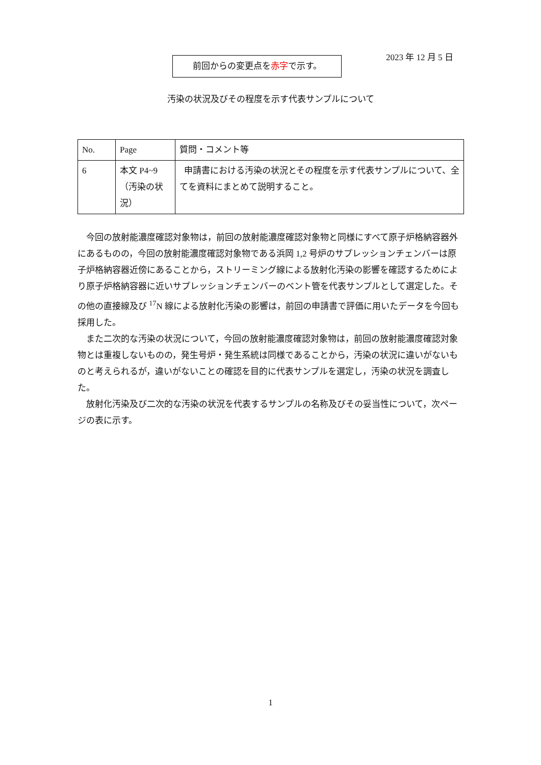2023 年 12 月 5 日
前回からの変更点を赤字で示す。
汚染の状況及びその程度を示す代表サンプルについて
| No. | Page | 質問・コメント等 |
| --- | --- | --- |
| 6 | 本文 P4~9 （汚染の状況） | 申請書における汚染の状況とその程度を示す代表サンプルについて、全てを資料にまとめて説明すること。 |
今回の放射能濃度確認対象物は，前回の放射能濃度確認対象物と同様にすべて原子炉格納容器外にあるものの，今回の放射能濃度確認対象物である浜岡 1,2 号炉のサプレッションチェンバーは原子炉格納容器近傍にあることから，ストリーミング線による放射化汚染の影響を確認するためにより原子炉格納容器に近いサプレッションチェンバーのベント管を代表サンプルとして選定した。その他の直接線及び <sup>17</sup>N 線による放射化汚染の影響は，前回の申請書で評価に用いたデータを今回も採用した。
また二次的な汚染の状況について，今回の放射能濃度確認対象物は，前回の放射能濃度確認対象物とは重複しないものの，発生号炉・発生系統は同様であることから，汚染の状況に違いがないものと考えられるが，違いがないことの確認を目的に代表サンプルを選定し，汚染の状況を調査した。
放射化汚染及び二次的な汚染の状況を代表するサンプルの名称及びその妥当性について，次ページの表に示す。
1